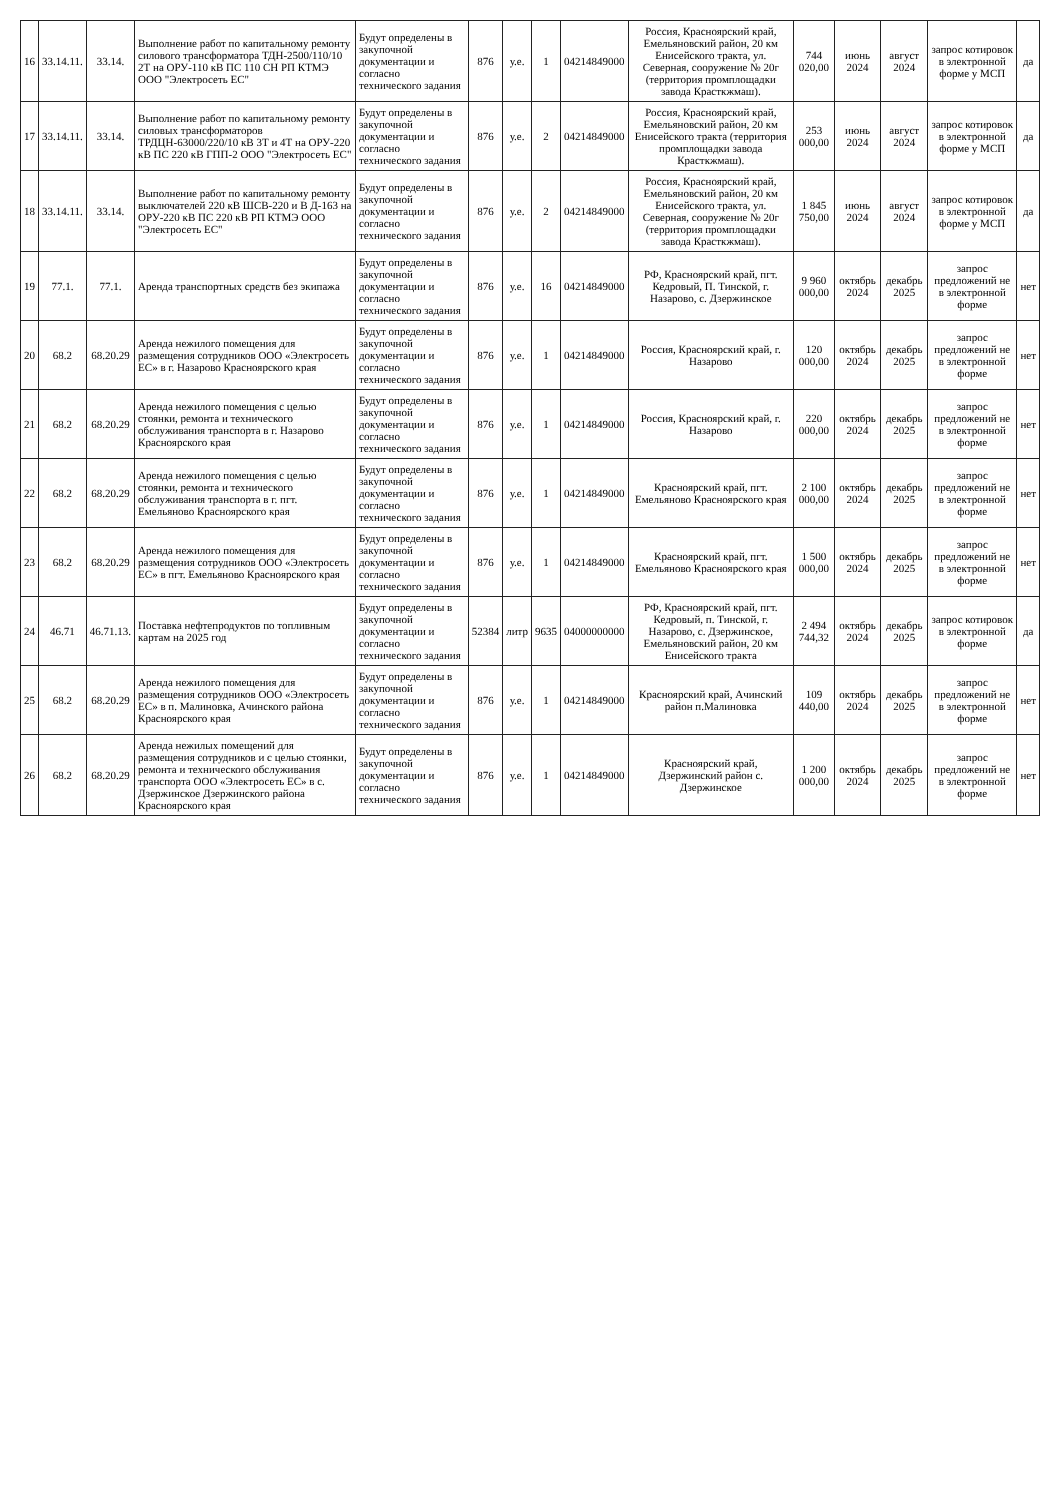| 16 | 33.14.11. | 33.14. | Выполнение работ по капитальному ремонту силового трансформатора ТДН-2500/110/10 2Т на ОРУ-110 кВ ПС 110 СН РП КТМЭ ООО "Электросеть ЕС" | Будут определены в закупочной документации и согласно технического задания | 876 | у.е. | 1 | 04214849000 | Россия, Красноярский край, Емельяновский район, 20 км Енисейского тракта, ул. Северная, сооружение № 20г (территория промплощадки завода Красткжмаш). | 744 020,00 | июнь 2024 | август 2024 | запрос котировок в электронной форме у МСП | да |
| 17 | 33.14.11. | 33.14. | Выполнение работ по капитальному ремонту силовых трансформаторов ТРДЦН-63000/220/10 кВ 3Т и 4Т на ОРУ-220 кВ ПС 220 кВ ГПП-2 ООО "Электросеть ЕС" | Будут определены в закупочной документации и согласно технического задания | 876 | у.е. | 2 | 04214849000 | Россия, Красноярский край, Емельяновский район, 20 км Енисейского тракта (территория промплощадки завода Красткжмаш). | 253 000,00 | июнь 2024 | август 2024 | запрос котировок в электронной форме у МСП | да |
| 18 | 33.14.11. | 33.14. | Выполнение работ по капитальному ремонту выключателей 220 кВ ШСВ-220 и В Д-163 на ОРУ-220 кВ ПС 220 кВ РП КТМЭ ООО "Электросеть ЕС" | Будут определены в закупочной документации и согласно технического задания | 876 | у.е. | 2 | 04214849000 | Россия, Красноярский край, Емельяновский район, 20 км Енисейского тракта, ул. Северная, сооружение № 20г (территория промплощадки завода Красткжмаш). | 1 845 750,00 | июнь 2024 | август 2024 | запрос котировок в электронной форме у МСП | да |
| 19 | 77.1. | 77.1. | Аренда транспортных средств без экипажа | Будут определены в закупочной документации и согласно технического задания | 876 | у.е. | 16 | 04214849000 | РФ, Красноярский край, пгт. Кедровый, П. Тинской, г. Назарово, с. Дзержинское | 9 960 000,00 | октябрь 2024 | декабрь 2025 | запрос предложений не в электронной форме | нет |
| 20 | 68.2 | 68.20.29 | Аренда нежилого помещения для размещения сотрудников ООО «Электросеть ЕС» в г. Назарово Красноярского края | Будут определены в закупочной документации и согласно технического задания | 876 | у.е. | 1 | 04214849000 | Россия, Красноярский край, г. Назарово | 120 000,00 | октябрь 2024 | декабрь 2025 | запрос предложений не в электронной форме | нет |
| 21 | 68.2 | 68.20.29 | Аренда нежилого помещения с целью стоянки, ремонта и технического обслуживания транспорта в г. Назарово Красноярского края | Будут определены в закупочной документации и согласно технического задания | 876 | у.е. | 1 | 04214849000 | Россия, Красноярский край, г. Назарово | 220 000,00 | октябрь 2024 | декабрь 2025 | запрос предложений не в электронной форме | нет |
| 22 | 68.2 | 68.20.29 | Аренда нежилого помещения с целью стоянки, ремонта и технического обслуживания транспорта в г. пгт. Емельяново Красноярского края | Будут определены в закупочной документации и согласно технического задания | 876 | у.е. | 1 | 04214849000 | Красноярский край, пгт. Емельяново Красноярского края | 2 100 000,00 | октябрь 2024 | декабрь 2025 | запрос предложений не в электронной форме | нет |
| 23 | 68.2 | 68.20.29 | Аренда нежилого помещения для размещения сотрудников ООО «Электросеть ЕС» в пгт. Емельяново Красноярского края | Будут определены в закупочной документации и согласно технического задания | 876 | у.е. | 1 | 04214849000 | Красноярский край, пгт. Емельяново Красноярского края | 1 500 000,00 | октябрь 2024 | декабрь 2025 | запрос предложений не в электронной форме | нет |
| 24 | 46.71 | 46.71.13. | Поставка нефтепродуктов по топливным картам на 2025 год | Будут определены в закупочной документации и согласно технического задания | 52384 | литр | 9635 | 04000000000 | РФ, Красноярский край, пгт. Кедровый, п. Тинской, г. Назарово, с. Дзержинское, Емельяновский район, 20 км Енисейского тракта | 2 494 744,32 | октябрь 2024 | декабрь 2025 | запрос котировок в электронной форме | да |
| 25 | 68.2 | 68.20.29 | Аренда нежилого помещения для размещения сотрудников ООО «Электросеть ЕС» в п. Малиновка, Ачинского района Красноярского края | Будут определены в закупочной документации и согласно технического задания | 876 | у.е. | 1 | 04214849000 | Красноярский край, Ачинский район п.Малиновка | 109 440,00 | октябрь 2024 | декабрь 2025 | запрос предложений не в электронной форме | нет |
| 26 | 68.2 | 68.20.29 | Аренда нежилых помещений для размещения сотрудников и с целью стоянки, ремонта и технического обслуживания транспорта ООО «Электросеть ЕС» в с. Дзержинское Дзержинского района Красноярского края | Будут определены в закупочной документации и согласно технического задания | 876 | у.е. | 1 | 04214849000 | Красноярский край, Дзержинский район с. Дзержинское | 1 200 000,00 | октябрь 2024 | декабрь 2025 | запрос предложений не в электронной форме | нет |